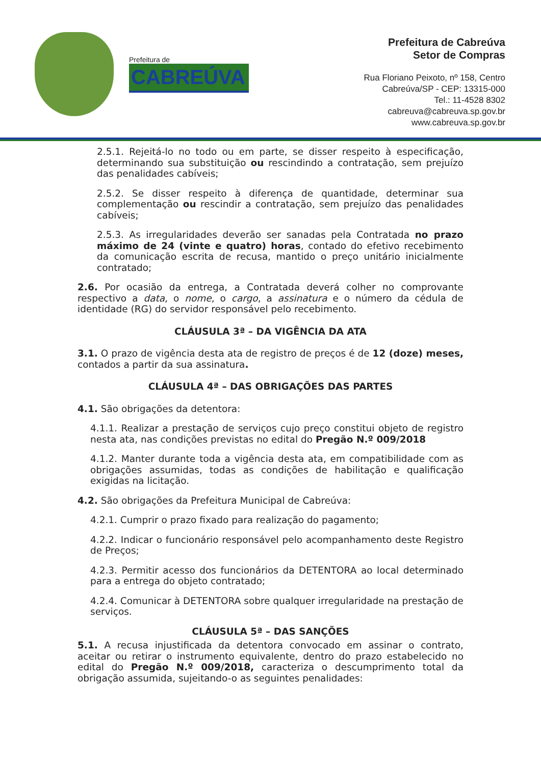Prefeitura de
CABREÚVA
Prefeitura de Cabreúva
Setor de Compras
Rua Floriano Peixoto, nº 158, Centro
Cabreúva/SP - CEP: 13315-000
Tel.: 11-4528 8302
cabreuva@cabreuva.sp.gov.br
www.cabreuva.sp.gov.br
2.5.1. Rejeitá-lo no todo ou em parte, se disser respeito à especificação, determinando sua substituição ou rescindindo a contratação, sem prejuízo das penalidades cabíveis;
2.5.2. Se disser respeito à diferença de quantidade, determinar sua complementação ou rescindir a contratação, sem prejuízo das penalidades cabíveis;
2.5.3. As irregularidades deverão ser sanadas pela Contratada no prazo máximo de 24 (vinte e quatro) horas, contado do efetivo recebimento da comunicação escrita de recusa, mantido o preço unitário inicialmente contratado;
2.6. Por ocasião da entrega, a Contratada deverá colher no comprovante respectivo a data, o nome, o cargo, a assinatura e o número da cédula de identidade (RG) do servidor responsável pelo recebimento.
CLÁUSULA 3ª – DA VIGÊNCIA DA ATA
3.1. O prazo de vigência desta ata de registro de preços é de 12 (doze) meses, contados a partir da sua assinatura.
CLÁUSULA 4ª – DAS OBRIGAÇÕES DAS PARTES
4.1. São obrigações da detentora:
4.1.1. Realizar a prestação de serviços cujo preço constitui objeto de registro nesta ata, nas condições previstas no edital do Pregão N.º 009/2018
4.1.2. Manter durante toda a vigência desta ata, em compatibilidade com as obrigações assumidas, todas as condições de habilitação e qualificação exigidas na licitação.
4.2. São obrigações da Prefeitura Municipal de Cabreúva:
4.2.1. Cumprir o prazo fixado para realização do pagamento;
4.2.2. Indicar o funcionário responsável pelo acompanhamento deste Registro de Preços;
4.2.3. Permitir acesso dos funcionários da DETENTORA ao local determinado para a entrega do objeto contratado;
4.2.4. Comunicar à DETENTORA sobre qualquer irregularidade na prestação de serviços.
CLÁUSULA 5ª – DAS SANÇÕES
5.1. A recusa injustificada da detentora convocado em assinar o contrato, aceitar ou retirar o instrumento equivalente, dentro do prazo estabelecido no edital do Pregão N.º 009/2018, caracteriza o descumprimento total da obrigação assumida, sujeitando-o as seguintes penalidades: